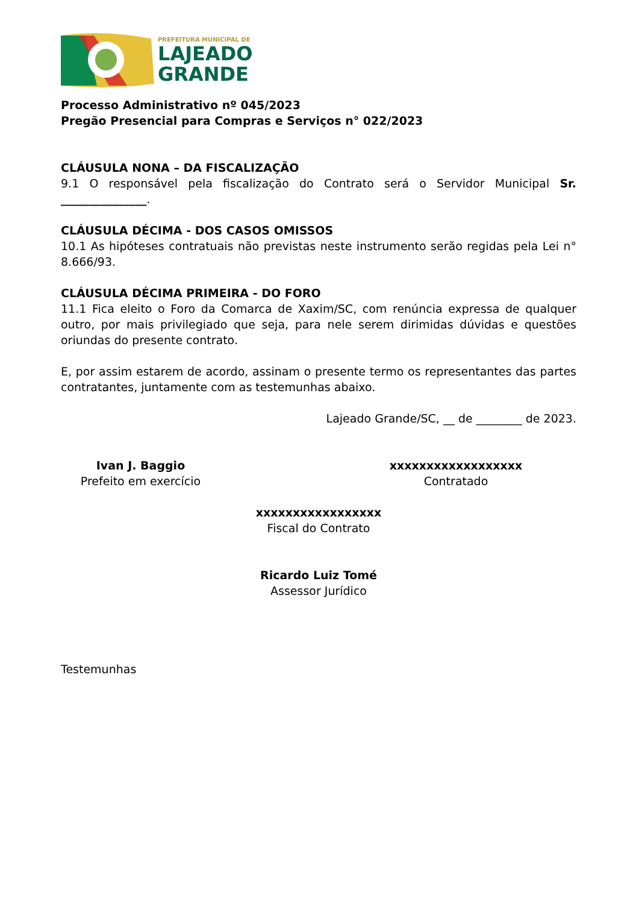PREFEITURA MUNICIPAL DE
LAJEADO
GRANDE
Processo Administrativo nº 045/2023
Pregão Presencial para Compras e Serviços n° 022/2023
CLÁUSULA NONA – DA FISCALIZAÇÃO
9.1 O responsável pela fiscalização do Contrato será o Servidor Municipal Sr. _______________.
CLÁUSULA DÉCIMA - DOS CASOS OMISSOS
10.1 As hipóteses contratuais não previstas neste instrumento serão regidas pela Lei n° 8.666/93.
CLÁUSULA DÉCIMA PRIMEIRA - DO FORO
11.1 Fica eleito o Foro da Comarca de Xaxim/SC, com renúncia expressa de qualquer outro, por mais privilegiado que seja, para nele serem dirimidas dúvidas e questões oriundas do presente contrato.
E, por assim estarem de acordo, assinam o presente termo os representantes das partes contratantes, juntamente com as testemunhas abaixo.
Lajeado Grande/SC, __ de ________ de 2023.
Ivan J. Baggio
Prefeito em exercício
xxxxxxxxxxxxxxxxxx
Contratado
xxxxxxxxxxxxxxxxx
Fiscal do Contrato
Ricardo Luiz Tomé
Assessor Jurídico
Testemunhas